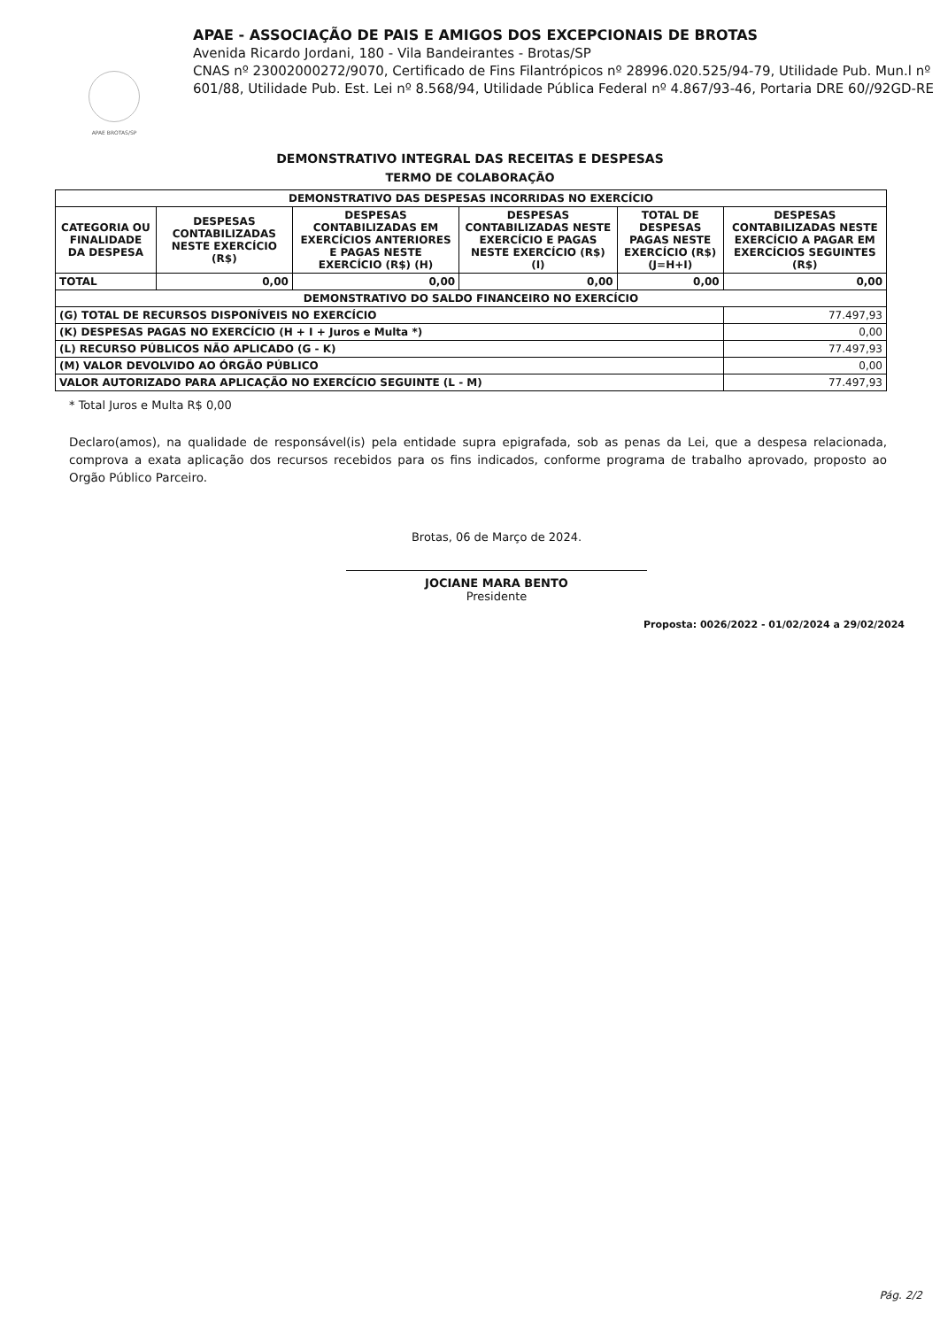APAE BROTAS/SP
APAE - ASSOCIAÇÃO DE PAIS E AMIGOS DOS EXCEPCIONAIS DE BROTAS
Avenida Ricardo Jordani, 180 - Vila Bandeirantes - Brotas/SP
CNAS nº 23002000272/9070, Certificado de Fins Filantrópicos nº 28996.020.525/94-79, Utilidade Pub. Mun.l nº 601/88, Utilidade Pub. Est. Lei nº 8.568/94, Utilidade Pública Federal nº 4.867/93-46, Portaria DRE 60//92GD-RE
DEMONSTRATIVO INTEGRAL DAS RECEITAS E DESPESAS
TERMO DE COLABORAÇÃO
| DEMONSTRATIVO DAS DESPESAS INCORRIDAS NO EXERCÍCIO | | | | | |
| --- | --- | --- | --- | --- | --- |
| CATEGORIA OU FINALIDADE DA DESPESA | DESPESAS CONTABILIZADAS NESTE EXERCÍCIO (R$) | DESPESAS CONTABILIZADAS EM EXERCÍCIOS ANTERIORES E PAGAS NESTE EXERCÍCIO (R$) (H) | DESPESAS CONTABILIZADAS NESTE EXERCÍCIO E PAGAS NESTE EXERCÍCIO (R$) (I) | TOTAL DE DESPESAS PAGAS NESTE EXERCÍCIO (R$) (J=H+I) | DESPESAS CONTABILIZADAS NESTE EXERCÍCIO A PAGAR EM EXERCÍCIOS SEGUINTES (R$) |
| TOTAL | 0,00 | 0,00 | 0,00 | 0,00 | 0,00 |
| DEMONSTRATIVO DO SALDO FINANCEIRO NO EXERCÍCIO | | | | | |
| (G) TOTAL DE RECURSOS DISPONÍVEIS NO EXERCÍCIO | | | | | 77.497,93 |
| (K) DESPESAS PAGAS NO EXERCÍCIO (H + I + Juros e Multa *) | | | | | 0,00 |
| (L) RECURSO PÚBLICOS NÃO APLICADO (G - K) | | | | | 77.497,93 |
| (M) VALOR DEVOLVIDO AO ÓRGÃO PÚBLICO | | | | | 0,00 |
| VALOR AUTORIZADO PARA APLICAÇÃO NO EXERCÍCIO SEGUINTE (L - M) | | | | | 77.497,93 |
* Total Juros e Multa R$ 0,00
Declaro(amos), na qualidade de responsável(is) pela entidade supra epigrafada, sob as penas da Lei, que a despesa relacionada, comprova a exata aplicação dos recursos recebidos para os fins indicados, conforme programa de trabalho aprovado, proposto ao Orgão Público Parceiro.
Brotas, 06 de Março de 2024.
JOCIANE MARA BENTO
Presidente
Proposta: 0026/2022 - 01/02/2024 a 29/02/2024
Pág. 2/2